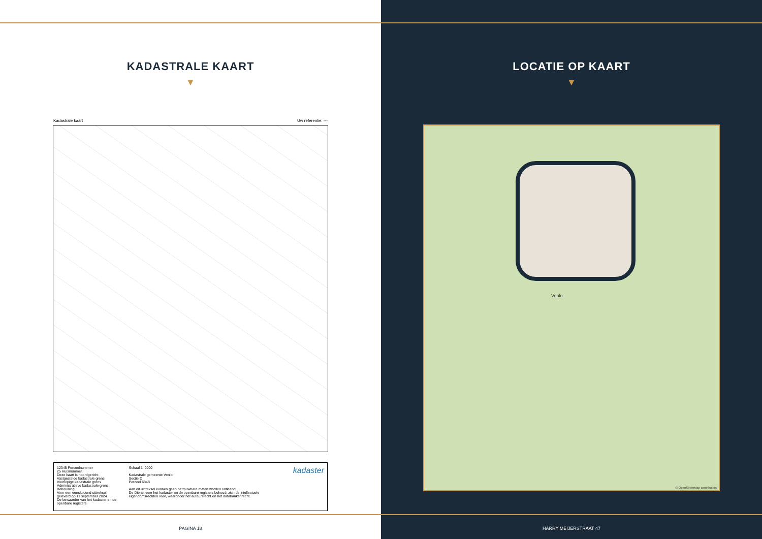KADASTRALE KAART
▼
Kadastrale kaart Uw referentie: ---
12345 Perceelnummer
25 Huisnummer
Deze kaart is noordgericht
Vastgestelde kadastrale grens
Voorlopige kadastrale grens
Administratieve kadastrale grens
Bebouwing
Voor een eensluidend uittreksel, geleverd op 11 september 2024
De bewaarder van het kadaster en de openbare registers
Schaal 1: 2000
Kadastrale gemeente Venlo
Sectie D
Perceel 6848
Aan dit uittreksel kunnen geen betrouwbare maten worden ontleend.
De Dienst voor het kadaster en de openbare registers behoudt zich de intellectuele eigendomsrechten voor, waaronder het auteursrecht en het databankenrecht.
kadaster
PAGINA 18
LOCATIE OP KAART
▼
Venlo
© OpenStreetMap contributors
HARRY MEIJERSTRAAT 47